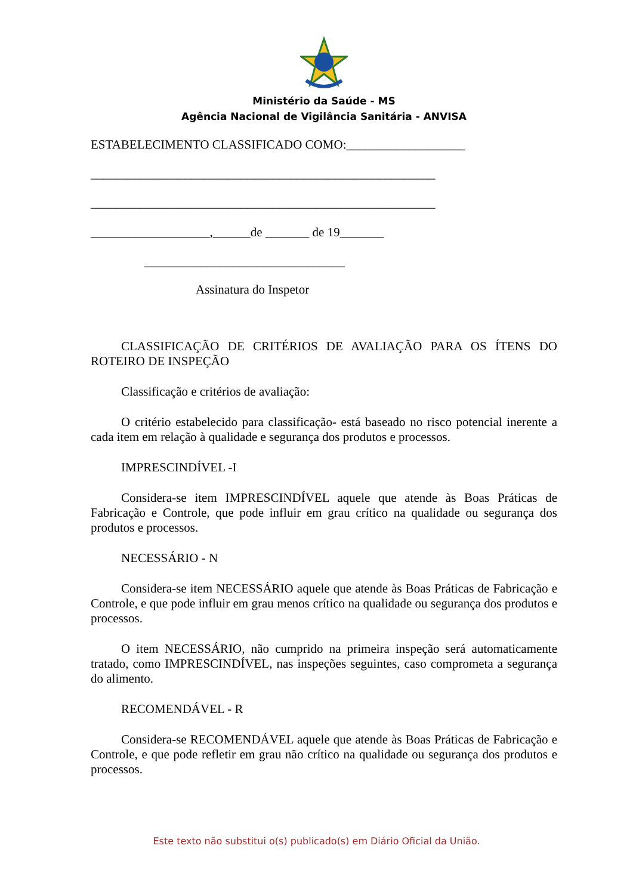Ministério da Saúde - MS
Agência Nacional de Vigilância Sanitária - ANVISA
ESTABELECIMENTO CLASSIFICADO COMO:___________________
_______________________________________________________
_______________________________________________________
___________________,______de _______ de 19_______
________________________________
Assinatura do Inspetor
CLASSIFICAÇÃO DE CRITÉRIOS DE AVALIAÇÃO PARA OS ÍTENS DO ROTEIRO DE INSPEÇÃO
Classificação e critérios de avaliação:
O critério estabelecido para classificação- está baseado no risco potencial inerente a cada item em relação à qualidade e segurança dos produtos e processos.
IMPRESCINDÍVEL -I
Considera-se item IMPRESCINDÍVEL aquele que atende às Boas Práticas de Fabricação e Controle, que pode influir em grau crítico na qualidade ou segurança dos produtos e processos.
NECESSÁRIO - N
Considera-se item NECESSÁRIO aquele que atende às Boas Práticas de Fabricação e Controle, e que pode influir em grau menos crítico na qualidade ou segurança dos produtos e processos.
O item NECESSÁRIO, não cumprido na primeira inspeção será automaticamente tratado, como IMPRESCINDÍVEL, nas inspeções seguintes, caso comprometa a segurança do alimento.
RECOMENDÁVEL - R
Considera-se RECOMENDÁVEL aquele que atende às Boas Práticas de Fabricação e Controle, e que pode refletir em grau não crítico na qualidade ou segurança dos produtos e processos.
Este texto não substitui o(s) publicado(s) em Diário Oficial da União.